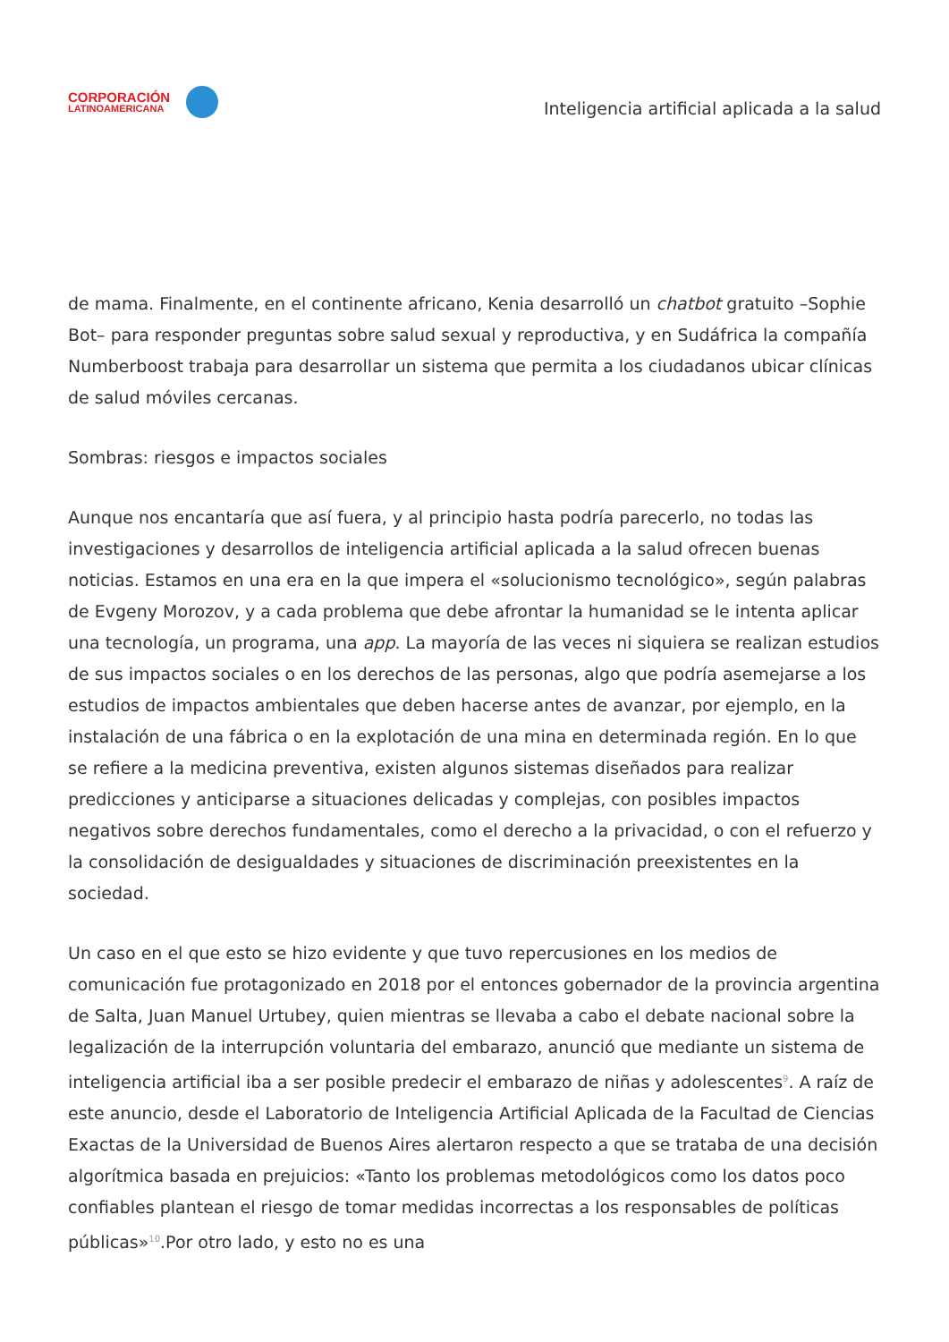CORPORACIÓN
LATINOAMERICANA
Inteligencia artificial aplicada a la salud
de mama. Finalmente, en el continente africano, Kenia desarrolló un chatbot gratuito –Sophie Bot– para responder preguntas sobre salud sexual y reproductiva, y en Sudáfrica la compañía Numberboost trabaja para desarrollar un sistema que permita a los ciudadanos ubicar clínicas de salud móviles cercanas.
Sombras: riesgos e impactos sociales
Aunque nos encantaría que así fuera, y al principio hasta podría parecerlo, no todas las investigaciones y desarrollos de inteligencia artificial aplicada a la salud ofrecen buenas noticias. Estamos en una era en la que impera el «solucionismo tecnológico», según palabras de Evgeny Morozov, y a cada problema que debe afrontar la humanidad se le intenta aplicar una tecnología, un programa, una app. La mayoría de las veces ni siquiera se realizan estudios de sus impactos sociales o en los derechos de las personas, algo que podría asemejarse a los estudios de impactos ambientales que deben hacerse antes de avanzar, por ejemplo, en la instalación de una fábrica o en la explotación de una mina en determinada región. En lo que se refiere a la medicina preventiva, existen algunos sistemas diseñados para realizar predicciones y anticiparse a situaciones delicadas y complejas, con posibles impactos negativos sobre derechos fundamentales, como el derecho a la privacidad, o con el refuerzo y la consolidación de desigualdades y situaciones de discriminación preexistentes en la sociedad.
Un caso en el que esto se hizo evidente y que tuvo repercusiones en los medios de comunicación fue protagonizado en 2018 por el entonces gobernador de la provincia argentina de Salta, Juan Manuel Urtubey, quien mientras se llevaba a cabo el debate nacional sobre la legalización de la interrupción voluntaria del embarazo, anunció que mediante un sistema de inteligencia artificial iba a ser posible predecir el embarazo de niñas y adolescentes<sup>9</sup>. A raíz de este anuncio, desde el Laboratorio de Inteligencia Artificial Aplicada de la Facultad de Ciencias Exactas de la Universidad de Buenos Aires alertaron respecto a que se trataba de una decisión algorítmica basada en prejuicios: «Tanto los problemas metodológicos como los datos poco confiables plantean el riesgo de tomar medidas incorrectas a los responsables de políticas públicas»<sup>10</sup>.Por otro lado, y esto no es una